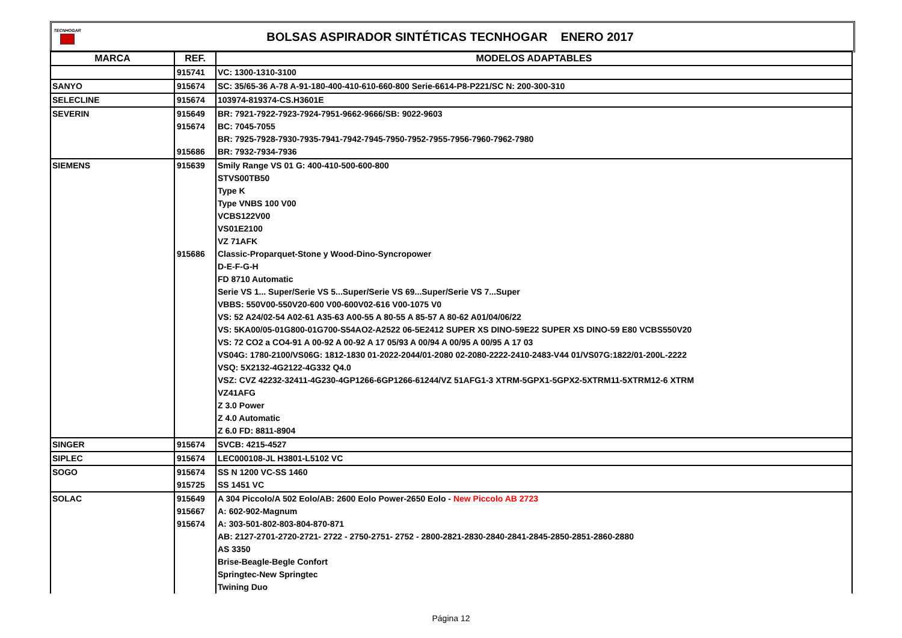TECNHOGAR
BOLSAS ASPIRADOR SINTÉTICAS TECNHOGAR ENERO 2017
| MARCA | REF. | MODELOS ADAPTABLES |
| --- | --- | --- |
| | 915741 | VC: 1300-1310-3100 |
| SANYO | 915674 | SC: 35/65-36 A-78 A-91-180-400-410-610-660-800 Serie-6614-P8-P221/SC N: 200-300-310 |
| SELECLINE | 915674 | 103974-819374-CS.H3601E |
| SEVERIN | 915649 | BR: 7921-7922-7923-7924-7951-9662-9666/SB: 9022-9603 |
| | 915674 | BC: 7045-7055 |
| | | BR: 7925-7928-7930-7935-7941-7942-7945-7950-7952-7955-7956-7960-7962-7980 |
| | 915686 | BR: 7932-7934-7936 |
| SIEMENS | 915639 | Smily Range VS 01 G: 400-410-500-600-800 |
| | | STVS00TB50 |
| | | Type K |
| | | Type VNBS 100 V00 |
| | | VCBS122V00 |
| | | VS01E2100 |
| | | VZ 71AFK |
| | 915686 | Classic-Proparquet-Stone y Wood-Dino-Syncropower |
| | | D-E-F-G-H |
| | | FD 8710 Automatic |
| | | Serie VS 1... Super/Serie VS 5...Super/Serie VS 69...Super/Serie VS 7...Super |
| | | VBBS: 550V00-550V20-600 V00-600V02-616 V00-1075 V0 |
| | | VS: 52 A24/02-54 A02-61 A35-63 A00-55 A 80-55 A 85-57 A 80-62 A01/04/06/22 |
| | | VS: 5KA00/05-01G800-01G700-S54AO2-A2522 06-5E2412 SUPER XS DINO-59E22 SUPER XS DINO-59 E80 VCBS550V20 |
| | | VS: 72 CO2 a CO4-91 A 00-92 A 00-92 A 17 05/93 A 00/94 A 00/95 A 00/95 A 17 03 |
| | | VS04G: 1780-2100/VS06G: 1812-1830 01-2022-2044/01-2080 02-2080-2222-2410-2483-V44 01/VS07G:1822/01-200L-2222 |
| | | VSQ: 5X2132-4G2122-4G332 Q4.0 |
| | | VSZ: CVZ 42232-32411-4G230-4GP1266-6GP1266-61244/VZ 51AFG1-3 XTRM-5GPX1-5GPX2-5XTRM11-5XTRM12-6 XTRM |
| | | VZ41AFG |
| | | Z 3.0 Power |
| | | Z 4.0 Automatic |
| | | Z 6.0 FD: 8811-8904 |
| SINGER | 915674 | SVCB: 4215-4527 |
| SIPLEC | 915674 | LEC000108-JL H3801-L5102 VC |
| SOGO | 915674 | SS N 1200 VC-SS 1460 |
| | 915725 | SS 1451 VC |
| SOLAC | 915649 | A 304 Piccolo/A 502 Eolo/AB: 2600 Eolo Power-2650 Eolo - New Piccolo AB 2723 |
| | 915667 | A: 602-902-Magnum |
| | 915674 | A: 303-501-802-803-804-870-871 |
| | | AB: 2127-2701-2720-2721- 2722 - 2750-2751- 2752 - 2800-2821-2830-2840-2841-2845-2850-2851-2860-2880 |
| | | AS 3350 |
| | | Brise-Beagle-Begle Confort |
| | | Springtec-New Springtec |
| | | Twining Duo |
Página 12